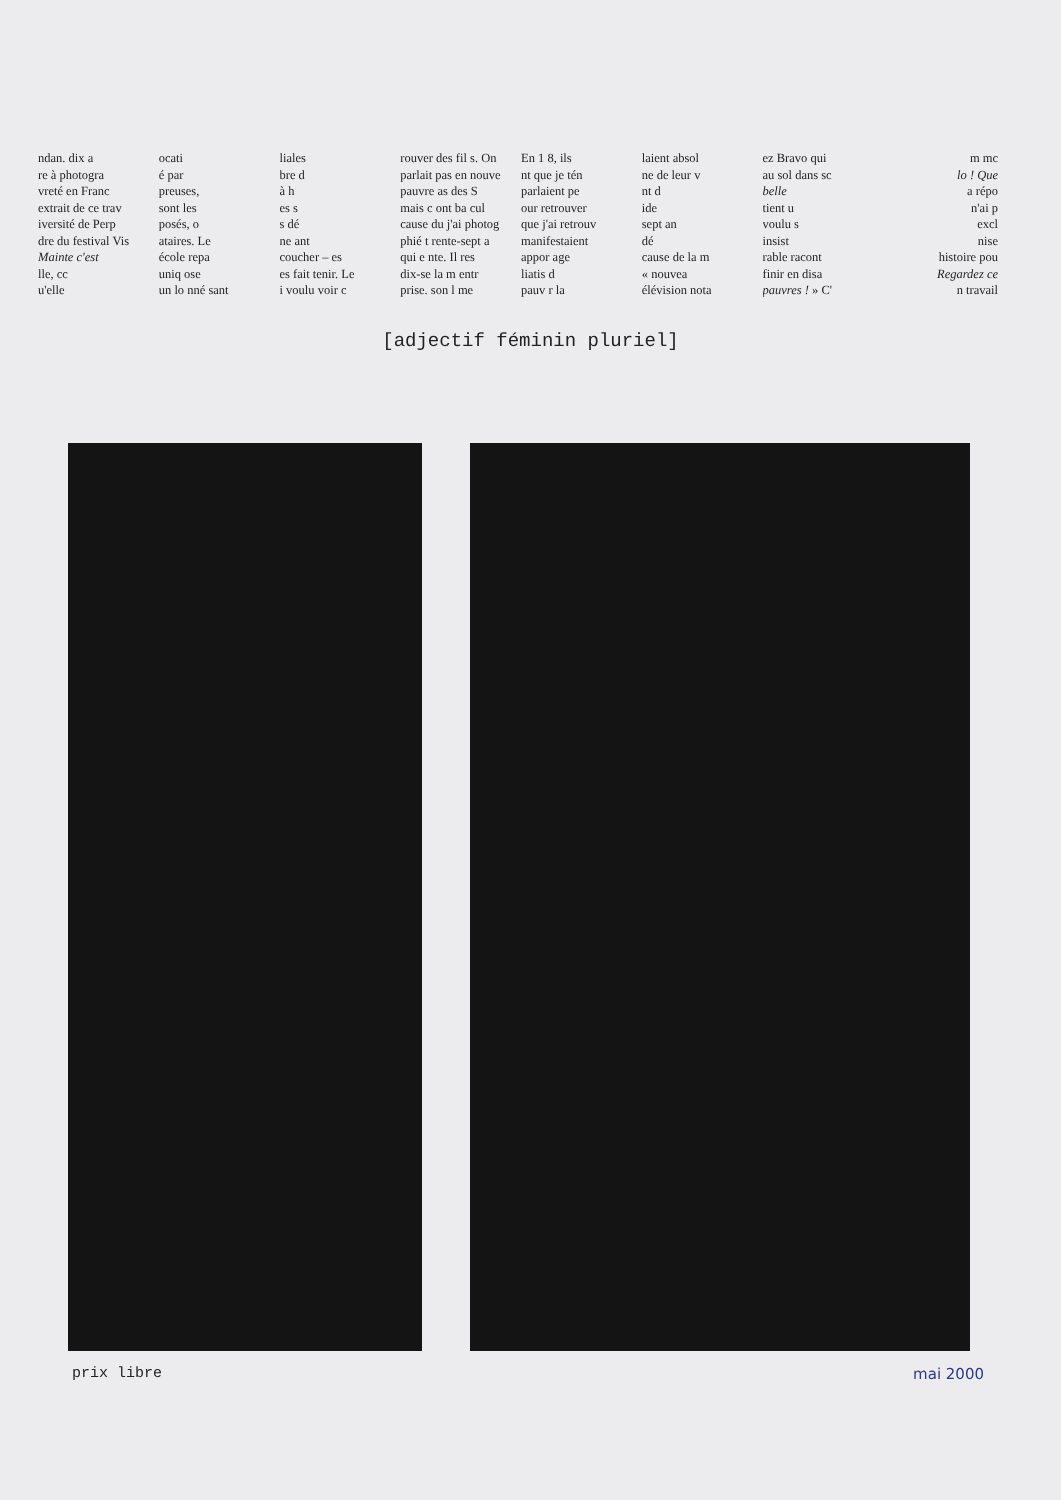ndan. dix a
re à photogra
vreté en Franc
extrait de ce trav
iversité de Perp
dre du festival Vis
Mainte c'est
lle, cc
u'elle
ocati
é par
preuses,
sont les
posés, o
ataires. Le
école repa
uniq ose
un lo nné sant
liales
bre d
à h
es s
s dé
ne ant
coucher – es
es fait tenir. Le
i voulu voir c
rouver des fil s. On
parlait pas en nouve
pauvre as des S
mais c ont ba cul
cause du j'ai photog
phié t rente-sept a
qui e nte. Il res
dix-se la m entr
prise. son l me
En 1 8, ils
nt que je tén
parlaient pe
our retrouver
que j'ai retrouv
manifestaient
appor age
liatis d
pauv r la
laient absol
ne de leur v
nt d
ide
sept an
dé
cause de la m
« nouvea
élévision nota
ez Bravo qui
au sol dans sc
belle
tient u
voulu s
insist
rable racont
finir en disa
pauvres ! » C'
m mc
lo ! Que
a répo
n'ai p
excl
nise
histoire pou
Regardez ce
n travail
[adjectif féminin pluriel]
prix libre mai 2000